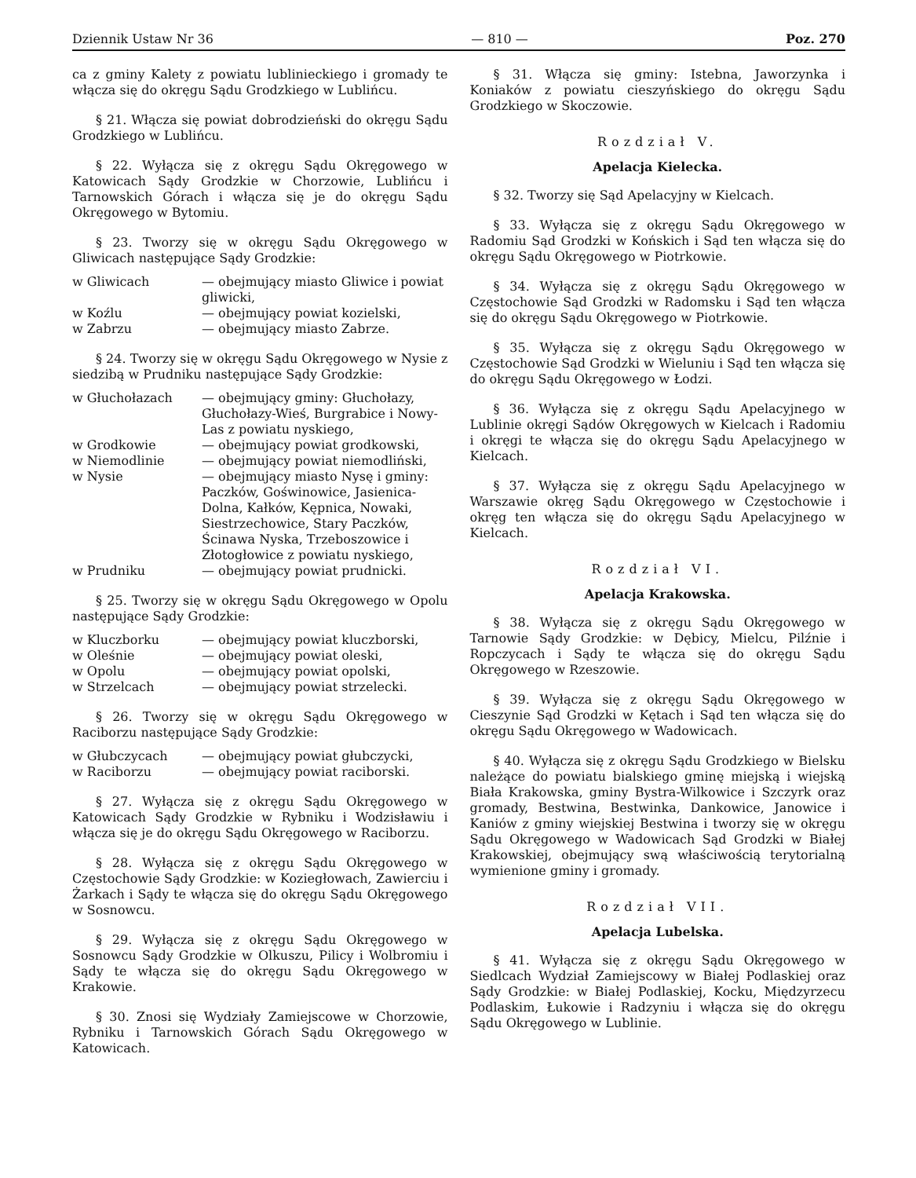Dziennik Ustaw Nr 36 — 810 — Poz. 270
ca z gminy Kalety z powiatu lublinieckiego i gromady te włącza się do okręgu Sądu Grodzkiego w Lublińcu.
§ 21. Włącza się powiat dobrodzieński do okręgu Sądu Grodzkiego w Lublińcu.
§ 22. Wyłącza się z okręgu Sądu Okręgowego w Katowicach Sądy Grodzkie w Chorzowie, Lublińcu i Tarnowskich Górach i włącza się je do okręgu Sądu Okręgowego w Bytomiu.
§ 23. Tworzy się w okręgu Sądu Okręgowego w Gliwicach następujące Sądy Grodzkie:
| w Gliwicach | — obejmujący miasto Gliwice i powiat gliwicki, |
| w Koźlu | — obejmujący powiat kozielski, |
| w Zabrzu | — obejmujący miasto Zabrze. |
§ 24. Tworzy się w okręgu Sądu Okręgowego w Nysie z siedzibą w Prudniku następujące Sądy Grodzkie:
| w Głuchołazach | — obejmujący gminy: Głuchołazy, Głuchołazy-Wieś, Burgrabice i Nowy-Las z powiatu nyskiego, |
| w Grodkowie | — obejmujący powiat grodkowski, |
| w Niemodlinie | — obejmujący powiat niemodliński, |
| w Nysie | — obejmujący miasto Nysę i gminy: Paczków, Goświnowice, Jasienica-Dolna, Kałków, Kępnica, Nowaki, Siestrzechowice, Stary Paczków, Ścinawa Nyska, Trzeboszowice i Złotogłowice z powiatu nyskiego, |
| w Prudniku | — obejmujący powiat prudnicki. |
§ 25. Tworzy się w okręgu Sądu Okręgowego w Opolu następujące Sądy Grodzkie:
| w Kluczborku | — obejmujący powiat kluczborski, |
| w Oleśnie | — obejmujący powiat oleski, |
| w Opolu | — obejmujący powiat opolski, |
| w Strzelcach | — obejmujący powiat strzelecki. |
§ 26. Tworzy się w okręgu Sądu Okręgowego w Raciborzu następujące Sądy Grodzkie:
| w Głubczycach | — obejmujący powiat głubczycki, |
| w Raciborzu | — obejmujący powiat raciborski. |
§ 27. Wyłącza się z okręgu Sądu Okręgowego w Katowicach Sądy Grodzkie w Rybniku i Wodzisławiu i włącza się je do okręgu Sądu Okręgowego w Raciborzu.
§ 28. Wyłącza się z okręgu Sądu Okręgowego w Częstochowie Sądy Grodzkie: w Koziegłowach, Zawierciu i Żarkach i Sądy te włącza się do okręgu Sądu Okręgowego w Sosnowcu.
§ 29. Wyłącza się z okręgu Sądu Okręgowego w Sosnowcu Sądy Grodzkie w Olkuszu, Pilicy i Wolbromiu i Sądy te włącza się do okręgu Sądu Okręgowego w Krakowie.
§ 30. Znosi się Wydziały Zamiejscowe w Chorzowie, Rybniku i Tarnowskich Górach Sądu Okręgowego w Katowicach.
§ 31. Włącza się gminy: Istebna, Jaworzynka i Koniaków z powiatu cieszyńskiego do okręgu Sądu Grodzkiego w Skoczowie.
Rozdział V.
Apelacja Kielecka.
§ 32. Tworzy się Sąd Apelacyjny w Kielcach.
§ 33. Wyłącza się z okręgu Sądu Okręgowego w Radomiu Sąd Grodzki w Końskich i Sąd ten włącza się do okręgu Sądu Okręgowego w Piotrkowie.
§ 34. Wyłącza się z okręgu Sądu Okręgowego w Częstochowie Sąd Grodzki w Radomsku i Sąd ten włącza się do okręgu Sądu Okręgowego w Piotrkowie.
§ 35. Wyłącza się z okręgu Sądu Okręgowego w Częstochowie Sąd Grodzki w Wieluniu i Sąd ten włącza się do okręgu Sądu Okręgowego w Łodzi.
§ 36. Wyłącza się z okręgu Sądu Apelacyjnego w Lublinie okręgi Sądów Okręgowych w Kielcach i Radomiu i okręgi te włącza się do okręgu Sądu Apelacyjnego w Kielcach.
§ 37. Wyłącza się z okręgu Sądu Apelacyjnego w Warszawie okręg Sądu Okręgowego w Częstochowie i okręg ten włącza się do okręgu Sądu Apelacyjnego w Kielcach.
Rozdział VI.
Apelacja Krakowska.
§ 38. Wyłącza się z okręgu Sądu Okręgowego w Tarnowie Sądy Grodzkie: w Dębicy, Mielcu, Pilźnie i Ropczycach i Sądy te włącza się do okręgu Sądu Okręgowego w Rzeszowie.
§ 39. Wyłącza się z okręgu Sądu Okręgowego w Cieszynie Sąd Grodzki w Kętach i Sąd ten włącza się do okręgu Sądu Okręgowego w Wadowicach.
§ 40. Wyłącza się z okręgu Sądu Grodzkiego w Bielsku należące do powiatu bialskiego gminę miejską i wiejską Biała Krakowska, gminy Bystra-Wilkowice i Szczyrk oraz gromady, Bestwina, Bestwinka, Dankowice, Janowice i Kaniów z gminy wiejskiej Bestwina i tworzy się w okręgu Sądu Okręgowego w Wadowicach Sąd Grodzki w Białej Krakowskiej, obejmujący swą właściwością terytorialną wymienione gminy i gromady.
Rozdział VII.
Apelacja Lubelska.
§ 41. Wyłącza się z okręgu Sądu Okręgowego w Siedlcach Wydział Zamiejscowy w Białej Podlaskiej oraz Sądy Grodzkie: w Białej Podlaskiej, Kocku, Międzyrzecu Podlaskim, Łukowie i Radzyniu i włącza się do okręgu Sądu Okręgowego w Lublinie.